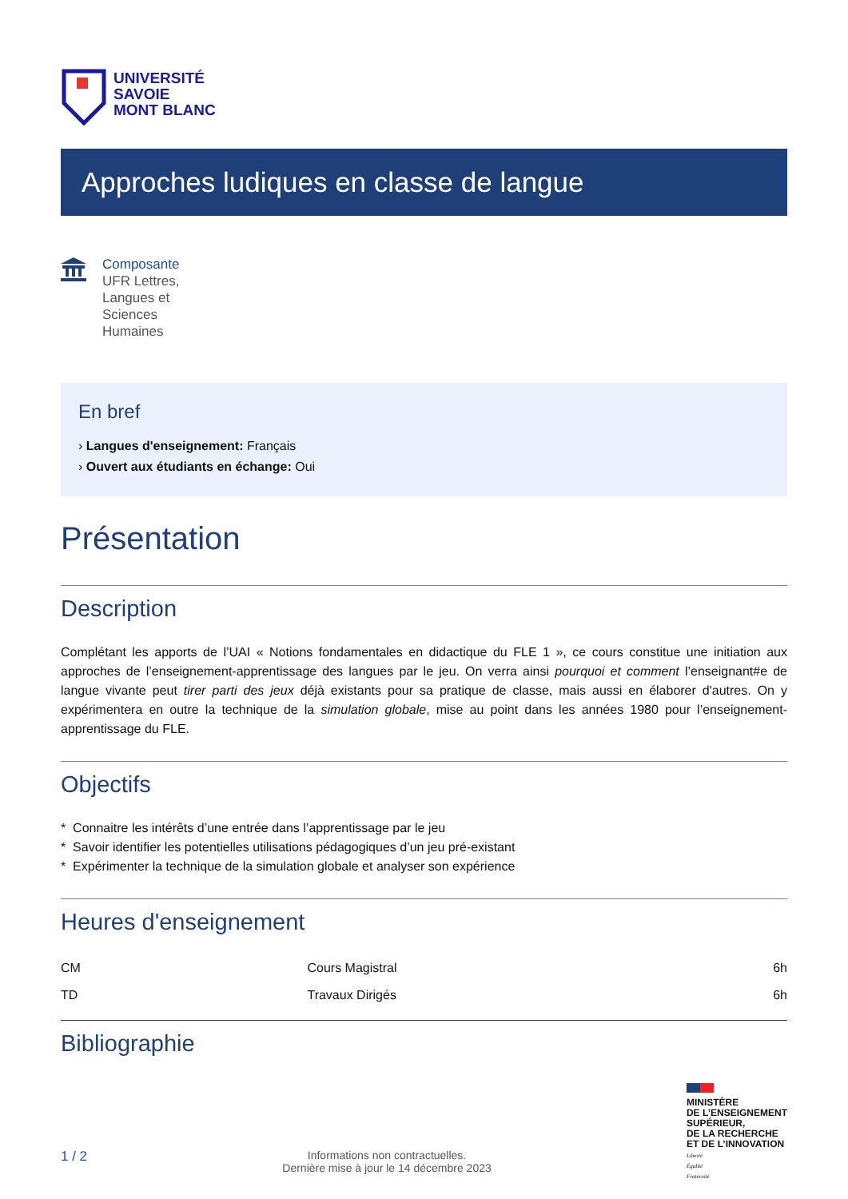UNIVERSITÉ
SAVOIE
MONT BLANC
Approches ludiques en classe de langue
Composante
UFR Lettres,
Langues et
Sciences
Humaines
En bref
› Langues d'enseignement: Français
› Ouvert aux étudiants en échange: Oui
Présentation
Description
Complétant les apports de l’UAI « Notions fondamentales en didactique du FLE 1 », ce cours constitue une initiation aux approches de l’enseignement-apprentissage des langues par le jeu. On verra ainsi pourquoi et comment l’enseignant#e de langue vivante peut tirer parti des jeux déjà existants pour sa pratique de classe, mais aussi en élaborer d'autres. On y expérimentera en outre la technique de la simulation globale, mise au point dans les années 1980 pour l’enseignement-apprentissage du FLE.
Objectifs
* Connaitre les intérêts d’une entrée dans l’apprentissage par le jeu
* Savoir identifier les potentielles utilisations pédagogiques d’un jeu pré-existant
* Expérimenter la technique de la simulation globale et analyser son expérience
Heures d'enseignement
| CM | Cours Magistral | 6h |
| TD | Travaux Dirigés | 6h |
Bibliographie
1 / 2
Informations non contractuelles.
Dernière mise à jour le 14 décembre 2023
MINISTÈRE
DE L’ENSEIGNEMENT
SUPÉRIEUR,
DE LA RECHERCHE
ET DE L’INNOVATION
Liberté
Égalité
Fraternité